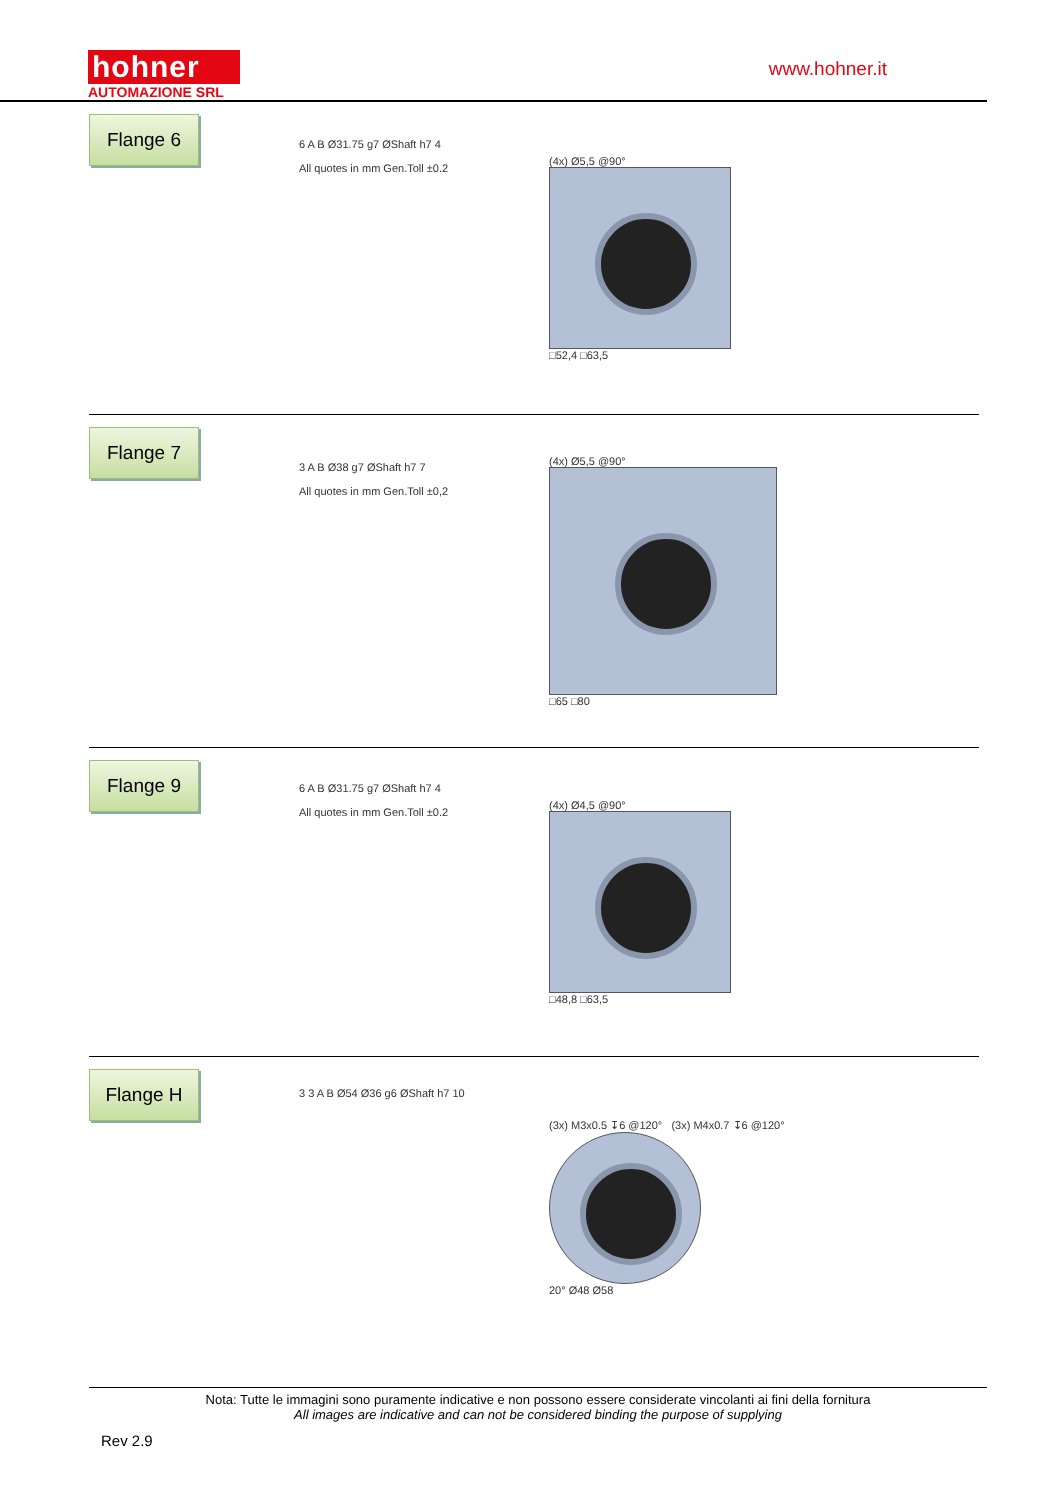hohner
AUTOMAZIONE SRL
www.hohner.it
Flange 6
6 A B Ø31.75 g7 ØShaft h7 4
All quotes in mm Gen.Toll ±0.2
(4x) Ø5,5 @90°
□52,4 □63,5
Flange 7
3 A B Ø38 g7 ØShaft h7 7
All quotes in mm Gen.Toll ±0,2
(4x) Ø5,5 @90°
□65 □80
Flange 9
6 A B Ø31.75 g7 ØShaft h7 4
All quotes in mm Gen.Toll ±0.2
(4x) Ø4,5 @90°
□48,8 □63,5
Flange H
3 3 A B Ø54 Ø36 g6 ØShaft h7 10
(3x) M3x0.5 ↧6 @120° (3x) M4x0.7 ↧6 @120°
20° Ø48 Ø58
Nota: Tutte le immagini sono puramente indicative e non possono essere considerate vincolanti ai fini della fornitura
All images are indicative and can not be considered binding the purpose of supplying
Rev 2.9